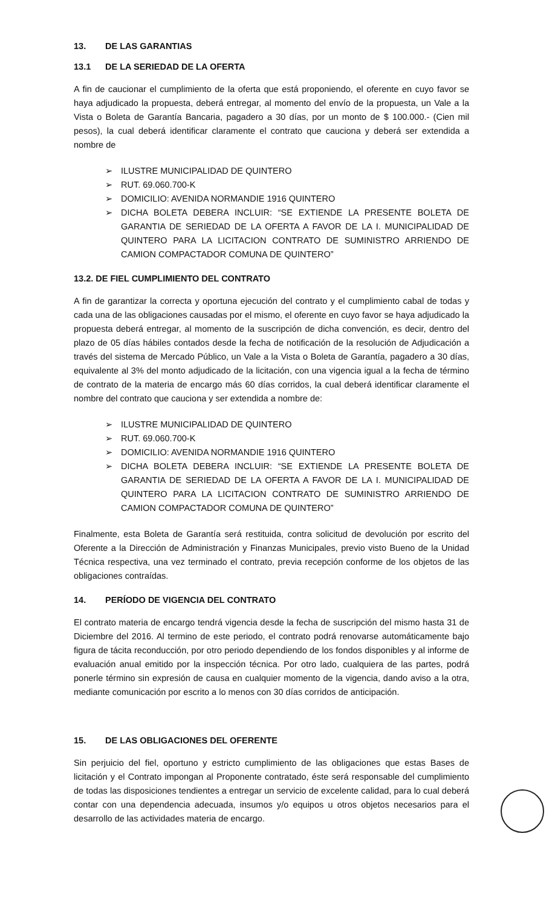13. DE LAS GARANTIAS
13.1 DE LA SERIEDAD DE LA OFERTA
A fin de caucionar el cumplimiento de la oferta que está proponiendo, el oferente en cuyo favor se haya adjudicado la propuesta, deberá entregar, al momento del envío de la propuesta, un Vale a la Vista o Boleta de Garantía Bancaria, pagadero a 30 días, por un monto de $ 100.000.- (Cien mil pesos), la cual deberá identificar claramente el contrato que cauciona y deberá ser extendida a nombre de
➢ ILUSTRE MUNICIPALIDAD DE QUINTERO
➢ RUT. 69.060.700-K
➢ DOMICILIO: AVENIDA NORMANDIE 1916 QUINTERO
➢ DICHA BOLETA DEBERA INCLUIR: “SE EXTIENDE LA PRESENTE BOLETA DE GARANTIA DE SERIEDAD DE LA OFERTA A FAVOR DE LA I. MUNICIPALIDAD DE QUINTERO PARA LA LICITACION CONTRATO DE SUMINISTRO ARRIENDO DE CAMION COMPACTADOR COMUNA DE QUINTERO”
13.2. DE FIEL CUMPLIMIENTO DEL CONTRATO
A fin de garantizar la correcta y oportuna ejecución del contrato y el cumplimiento cabal de todas y cada una de las obligaciones causadas por el mismo, el oferente en cuyo favor se haya adjudicado la propuesta deberá entregar, al momento de la suscripción de dicha convención, es decir, dentro del plazo de 05 días hábiles contados desde la fecha de notificación de la resolución de Adjudicación a través del sistema de Mercado Público, un Vale a la Vista o Boleta de Garantía, pagadero a 30 días, equivalente al 3% del monto adjudicado de la licitación, con una vigencia igual a la fecha de término de contrato de la materia de encargo más 60 días corridos, la cual deberá identificar claramente el nombre del contrato que cauciona y ser extendida a nombre de:
➢ ILUSTRE MUNICIPALIDAD DE QUINTERO
➢ RUT. 69.060.700-K
➢ DOMICILIO: AVENIDA NORMANDIE 1916 QUINTERO
➢ DICHA BOLETA DEBERA INCLUIR: “SE EXTIENDE LA PRESENTE BOLETA DE GARANTIA DE SERIEDAD DE LA OFERTA A FAVOR DE LA I. MUNICIPALIDAD DE QUINTERO PARA LA LICITACION CONTRATO DE SUMINISTRO ARRIENDO DE CAMION COMPACTADOR COMUNA DE QUINTERO”
Finalmente, esta Boleta de Garantía será restituida, contra solicitud de devolución por escrito del Oferente a la Dirección de Administración y Finanzas Municipales, previo visto Bueno de la Unidad Técnica respectiva, una vez terminado el contrato, previa recepción conforme de los objetos de las obligaciones contraídas.
14. PERÍODO DE VIGENCIA DEL CONTRATO
El contrato materia de encargo tendrá vigencia desde la fecha de suscripción del mismo hasta 31 de Diciembre del 2016. Al termino de este periodo, el contrato podrá renovarse automáticamente bajo figura de tácita reconducción, por otro periodo dependiendo de los fondos disponibles y al informe de evaluación anual emitido por la inspección técnica. Por otro lado, cualquiera de las partes, podrá ponerle término sin expresión de causa en cualquier momento de la vigencia, dando aviso a la otra, mediante comunicación por escrito a lo menos con 30 días corridos de anticipación.
15. DE LAS OBLIGACIONES DEL OFERENTE
Sin perjuicio del fiel, oportuno y estricto cumplimiento de las obligaciones que estas Bases de licitación y el Contrato impongan al Proponente contratado, éste será responsable del cumplimiento de todas las disposiciones tendientes a entregar un servicio de excelente calidad, para lo cual deberá contar con una dependencia adecuada, insumos y/o equipos u otros objetos necesarios para el desarrollo de las actividades materia de encargo.